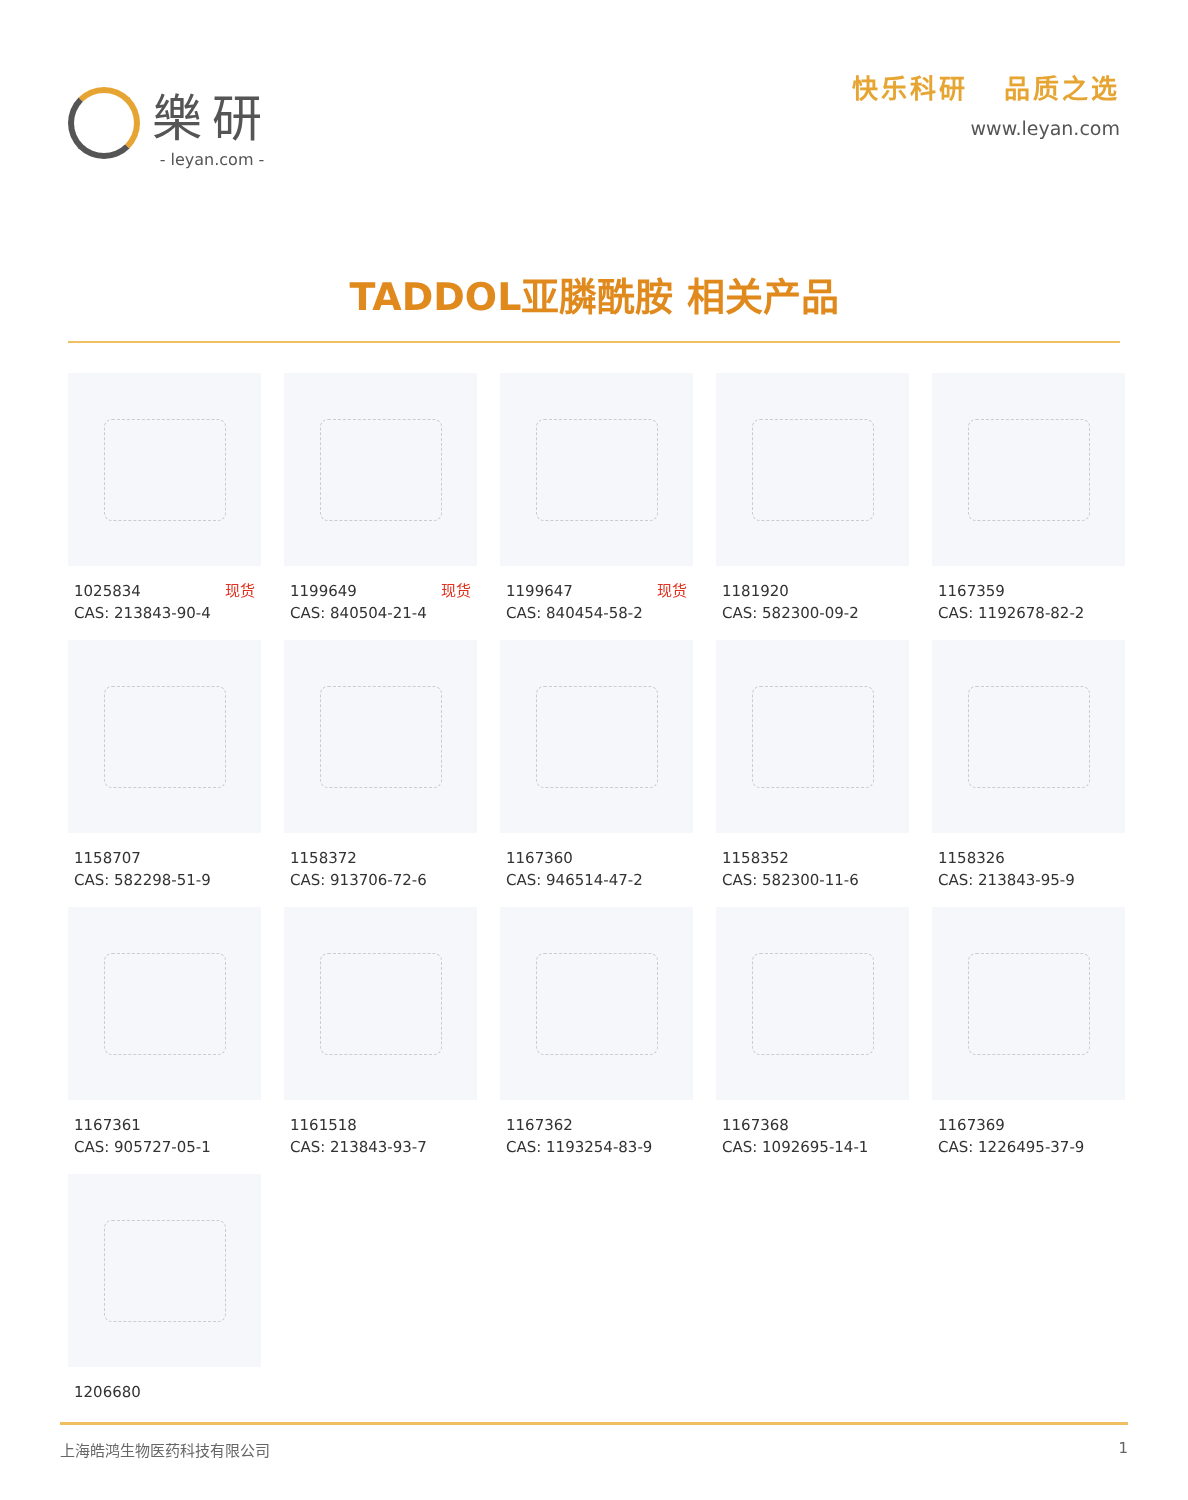樂研
- leyan.com -
快乐科研 品质之选
www.leyan.com
TADDOL亚膦酰胺 相关产品
1025834 现货
CAS: 213843-90-4
1199649 现货
CAS: 840504-21-4
1199647 现货
CAS: 840454-58-2
1181920
CAS: 582300-09-2
1167359
CAS: 1192678-82-2
1158707
CAS: 582298-51-9
1158372
CAS: 913706-72-6
1167360
CAS: 946514-47-2
1158352
CAS: 582300-11-6
1158326
CAS: 213843-95-9
1167361
CAS: 905727-05-1
1161518
CAS: 213843-93-7
1167362
CAS: 1193254-83-9
1167368
CAS: 1092695-14-1
1167369
CAS: 1226495-37-9
1206680
上海皓鸿生物医药科技有限公司 1